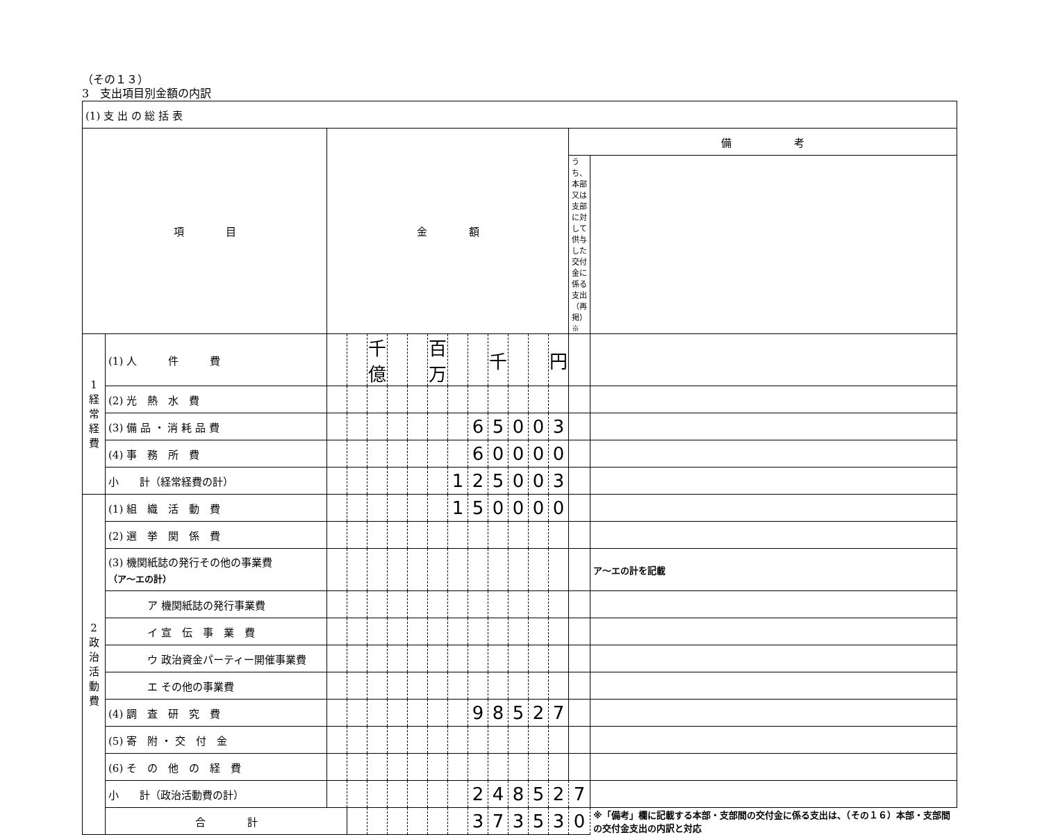（その１３）
3　支出項目別金額の内訳
| (1) 支 出 の 総 括 表 | | | | | | | | | | | | | | | |
| 項 目 | | 金 額 | | | | | | | | | | | | 備 考 | |
| | | | | | | | | | | | | | | うち、本部又は支部に対して供与した交付金に係る支出（再掲）※ | |
| 1 経常経費 | (1) 人 件 費 | | | 千億 | | | 百万 | | | 千 | | | 円 | | |
| | (2) 光 熱 水 費 | | | | | | | | | | | | | | |
| | (3) 備 品 ・ 消 耗 品 費 | | | | | | | | 6 | 5 | 0 | 0 | 3 | | |
| | (4) 事 務 所 費 | | | | | | | | 6 | 0 | 0 | 0 | 0 | | |
| | 小 計（経常経費の計） | | | | | | | 1 | 2 | 5 | 0 | 0 | 3 | | |
| 2 政治活動費 | (1) 組 織 活 動 費 | | | | | | | 1 | 5 | 0 | 0 | 0 | 0 | | |
| | (2) 選 挙 関 係 費 | | | | | | | | | | | | | | |
| | (3) 機関紙誌の発行その他の事業費 （ア～エの計） | | | | | | | | | | | | | | ア～エの計を記載 |
| | ア 機関紙誌の発行事業費 | | | | | | | | | | | | | | |
| | イ 宣 伝 事 業 費 | | | | | | | | | | | | | | |
| | ウ 政治資金パーティー開催事業費 | | | | | | | | | | | | | | |
| | エ その他の事業費 | | | | | | | | | | | | | | |
| | (4) 調 査 研 究 費 | | | | | | | | 9 | 8 | 5 | 2 | 7 | | |
| | (5) 寄 附 ・ 交 付 金 | | | | | | | | | | | | | | |
| | (6) そ の 他 の 経 費 | | | | | | | | | | | | | | |
| | 小 計（政治活動費の計） | | | | | | | | 2 | 4 | 8 | 5 | 2 | 7 | |
| | 合 計 | | | | | | | | 3 | 7 | 3 | 5 | 3 | 0 | ※「備考」欄に記載する本部・支部間の交付金に係る支出は、（その１６）本部・支部間の交付金支出の内訳と対応 |